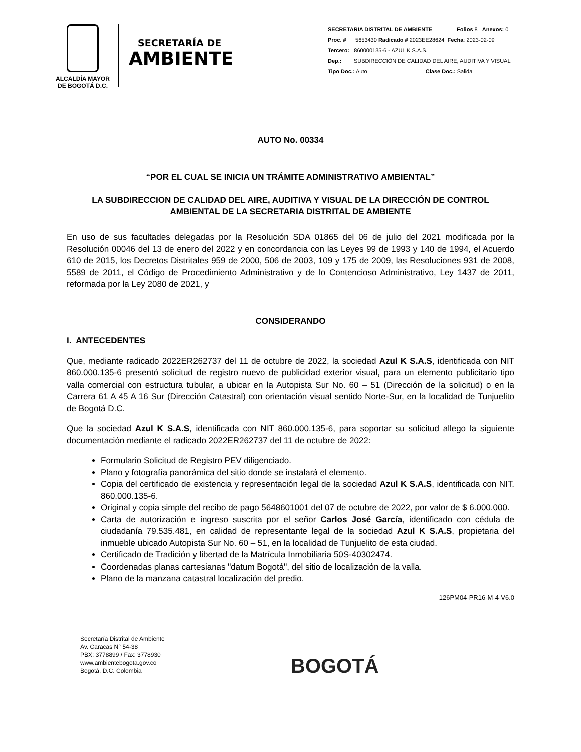ALCALDÍA MAYOR
DE BOGOTÁ D.C.
SECRETARÍA DE
AMBIENTE
SECRETARIA DISTRITAL DE AMBIENTE Folios 8 Anexos: 0
Proc. # 5653430 Radicado # 2023EE28624 Fecha: 2023-02-09
Tercero: 860000135-6 - AZUL K S.A.S.
Dep.: SUBDIRECCIÓN DE CALIDAD DEL AIRE, AUDITIVA Y VISUAL
Tipo Doc.: Auto Clase Doc.: Salida
AUTO No. 00334
“POR EL CUAL SE INICIA UN TRÁMITE ADMINISTRATIVO AMBIENTAL”
LA SUBDIRECCION DE CALIDAD DEL AIRE, AUDITIVA Y VISUAL DE LA DIRECCIÓN DE CONTROL AMBIENTAL DE LA SECRETARIA DISTRITAL DE AMBIENTE
En uso de sus facultades delegadas por la Resolución SDA 01865 del 06 de julio del 2021 modificada por la Resolución 00046 del 13 de enero del 2022 y en concordancia con las Leyes 99 de 1993 y 140 de 1994, el Acuerdo 610 de 2015, los Decretos Distritales 959 de 2000, 506 de 2003, 109 y 175 de 2009, las Resoluciones 931 de 2008, 5589 de 2011, el Código de Procedimiento Administrativo y de lo Contencioso Administrativo, Ley 1437 de 2011, reformada por la Ley 2080 de 2021, y
CONSIDERANDO
I. ANTECEDENTES
Que, mediante radicado 2022ER262737 del 11 de octubre de 2022, la sociedad Azul K S.A.S, identificada con NIT 860.000.135-6 presentó solicitud de registro nuevo de publicidad exterior visual, para un elemento publicitario tipo valla comercial con estructura tubular, a ubicar en la Autopista Sur No. 60 – 51 (Dirección de la solicitud) o en la Carrera 61 A 45 A 16 Sur (Dirección Catastral) con orientación visual sentido Norte-Sur, en la localidad de Tunjuelito de Bogotá D.C.
Que la sociedad Azul K S.A.S, identificada con NIT 860.000.135-6, para soportar su solicitud allego la siguiente documentación mediante el radicado 2022ER262737 del 11 de octubre de 2022:
Formulario Solicitud de Registro PEV diligenciado.
Plano y fotografía panorámica del sitio donde se instalará el elemento.
Copia del certificado de existencia y representación legal de la sociedad Azul K S.A.S, identificada con NIT. 860.000.135-6.
Original y copia simple del recibo de pago 5648601001 del 07 de octubre de 2022, por valor de $ 6.000.000.
Carta de autorización e ingreso suscrita por el señor Carlos José García, identificado con cédula de ciudadanía 79.535.481, en calidad de representante legal de la sociedad Azul K S.A.S, propietaria del inmueble ubicado Autopista Sur No. 60 – 51, en la localidad de Tunjuelito de esta ciudad.
Certificado de Tradición y libertad de la Matrícula Inmobiliaria 50S-40302474.
Coordenadas planas cartesianas "datum Bogotá", del sitio de localización de la valla.
Plano de la manzana catastral localización del predio.
126PM04-PR16-M-4-V6.0
Secretaría Distrital de Ambiente
Av. Caracas N° 54-38
PBX: 3778899 / Fax: 3778930
www.ambientebogota.gov.co
Bogotá, D.C. Colombia
BOGOTÁ